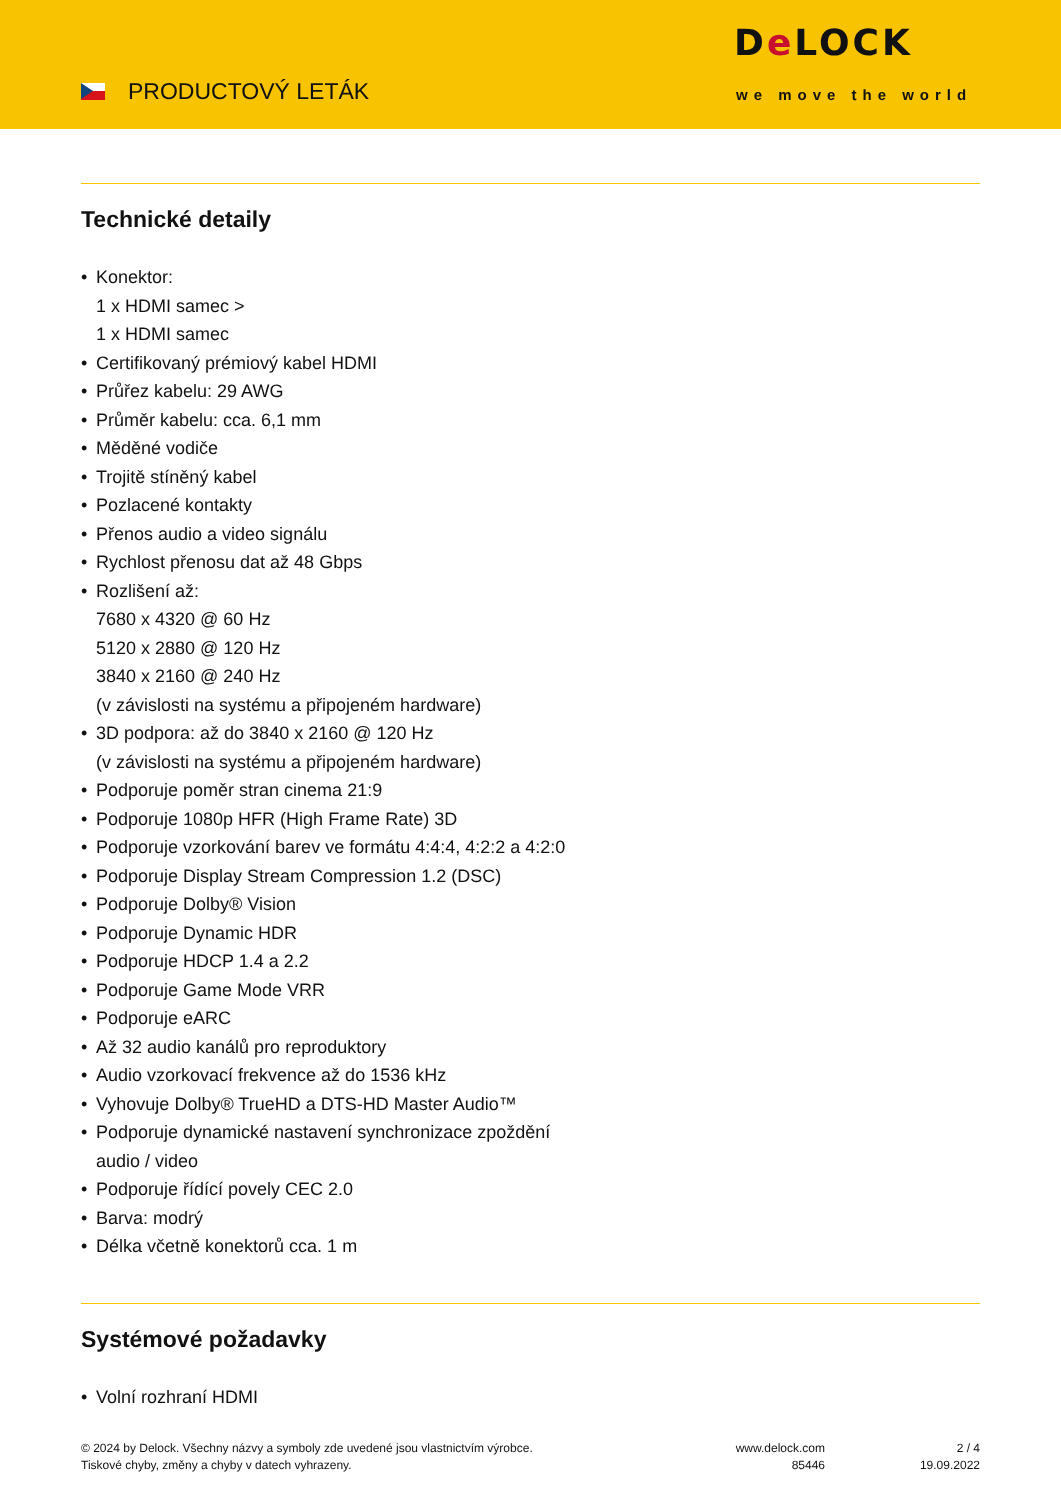PRODUCTOVÝ LETÁK
De LOCK
we move the world
Technické detaily
Konektor:
1 x HDMI samec >
1 x HDMI samec
Certifikovaný prémiový kabel HDMI
Průřez kabelu: 29 AWG
Průměr kabelu: cca. 6,1 mm
Měděné vodiče
Trojitě stíněný kabel
Pozlacené kontakty
Přenos audio a video signálu
Rychlost přenosu dat až 48 Gbps
Rozlišení až:
7680 x 4320 @ 60 Hz
5120 x 2880 @ 120 Hz
3840 x 2160 @ 240 Hz
(v závislosti na systému a připojeném hardware)
3D podpora: až do 3840 x 2160 @ 120 Hz
(v závislosti na systému a připojeném hardware)
Podporuje poměr stran cinema 21:9
Podporuje 1080p HFR (High Frame Rate) 3D
Podporuje vzorkování barev ve formátu 4:4:4, 4:2:2 a 4:2:0
Podporuje Display Stream Compression 1.2 (DSC)
Podporuje Dolby® Vision
Podporuje Dynamic HDR
Podporuje HDCP 1.4 a 2.2
Podporuje Game Mode VRR
Podporuje eARC
Až 32 audio kanálů pro reproduktory
Audio vzorkovací frekvence až do 1536 kHz
Vyhovuje Dolby® TrueHD a DTS-HD Master Audio™
Podporuje dynamické nastavení synchronizace zpoždění
audio / video
Podporuje řídící povely CEC 2.0
Barva: modrý
Délka včetně konektorů cca. 1 m
Systémové požadavky
Volní rozhraní HDMI
© 2024 by Delock. Všechny názvy a symboly zde uvedené jsou vlastnictvím výrobce.
Tiskové chyby, změny a chyby v datech vyhrazeny.
www.delock.com
85446
2 / 4
19.09.2022